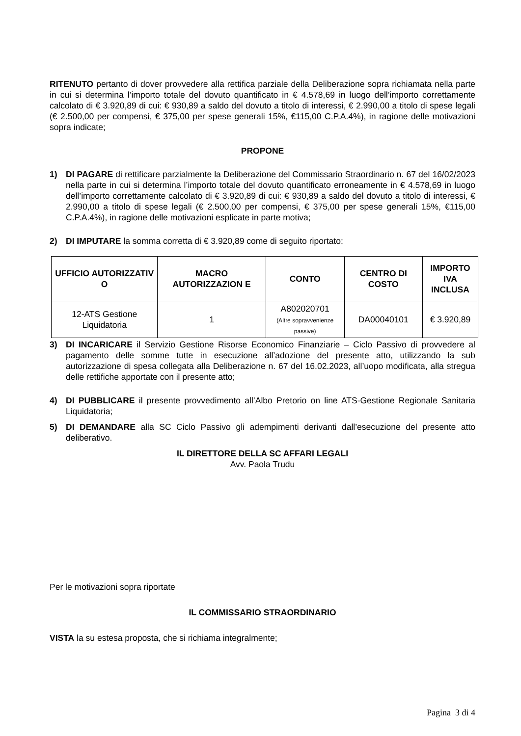RITENUTO pertanto di dover provvedere alla rettifica parziale della Deliberazione sopra richiamata nella parte in cui si determina l’importo totale del dovuto quantificato in € 4.578,69 in luogo dell’importo correttamente calcolato di € 3.920,89 di cui: € 930,89 a saldo del dovuto a titolo di interessi, € 2.990,00 a titolo di spese legali (€ 2.500,00 per compensi, € 375,00 per spese generali 15%, €115,00 C.P.A.4%), in ragione delle motivazioni sopra indicate;
PROPONE
1) DI PAGARE di rettificare parzialmente la Deliberazione del Commissario Straordinario n. 67 del 16/02/2023 nella parte in cui si determina l’importo totale del dovuto quantificato erroneamente in € 4.578,69 in luogo dell’importo correttamente calcolato di € 3.920,89 di cui: € 930,89 a saldo del dovuto a titolo di interessi, € 2.990,00 a titolo di spese legali (€ 2.500,00 per compensi, € 375,00 per spese generali 15%, €115,00 C.P.A.4%), in ragione delle motivazioni esplicate in parte motiva;
2) DI IMPUTARE la somma corretta di € 3.920,89 come di seguito riportato:
| UFFICIO AUTORIZZATIV O | MACRO AUTORIZZAZION E | CONTO | CENTRO DI COSTO | IMPORTO IVA INCLUSA |
| --- | --- | --- | --- | --- |
| 12-ATS Gestione Liquidatoria | 1 | A802020701 (Altre sopravvenienze passive) | DA00040101 | € 3.920,89 |
3) DI INCARICARE il Servizio Gestione Risorse Economico Finanziarie – Ciclo Passivo di provvedere al pagamento delle somme tutte in esecuzione all’adozione del presente atto, utilizzando la sub autorizzazione di spesa collegata alla Deliberazione n. 67 del 16.02.2023, all’uopo modificata, alla stregua delle rettifiche apportate con il presente atto;
4) DI PUBBLICARE il presente provvedimento all’Albo Pretorio on line ATS-Gestione Regionale Sanitaria Liquidatoria;
5) DI DEMANDARE alla SC Ciclo Passivo gli adempimenti derivanti dall’esecuzione del presente atto deliberativo.
IL DIRETTORE DELLA SC AFFARI LEGALI
Avv. Paola Trudu
Per le motivazioni sopra riportate
IL COMMISSARIO STRAORDINARIO
VISTA la su estesa proposta, che si richiama integralmente;
Pagina 3 di 4